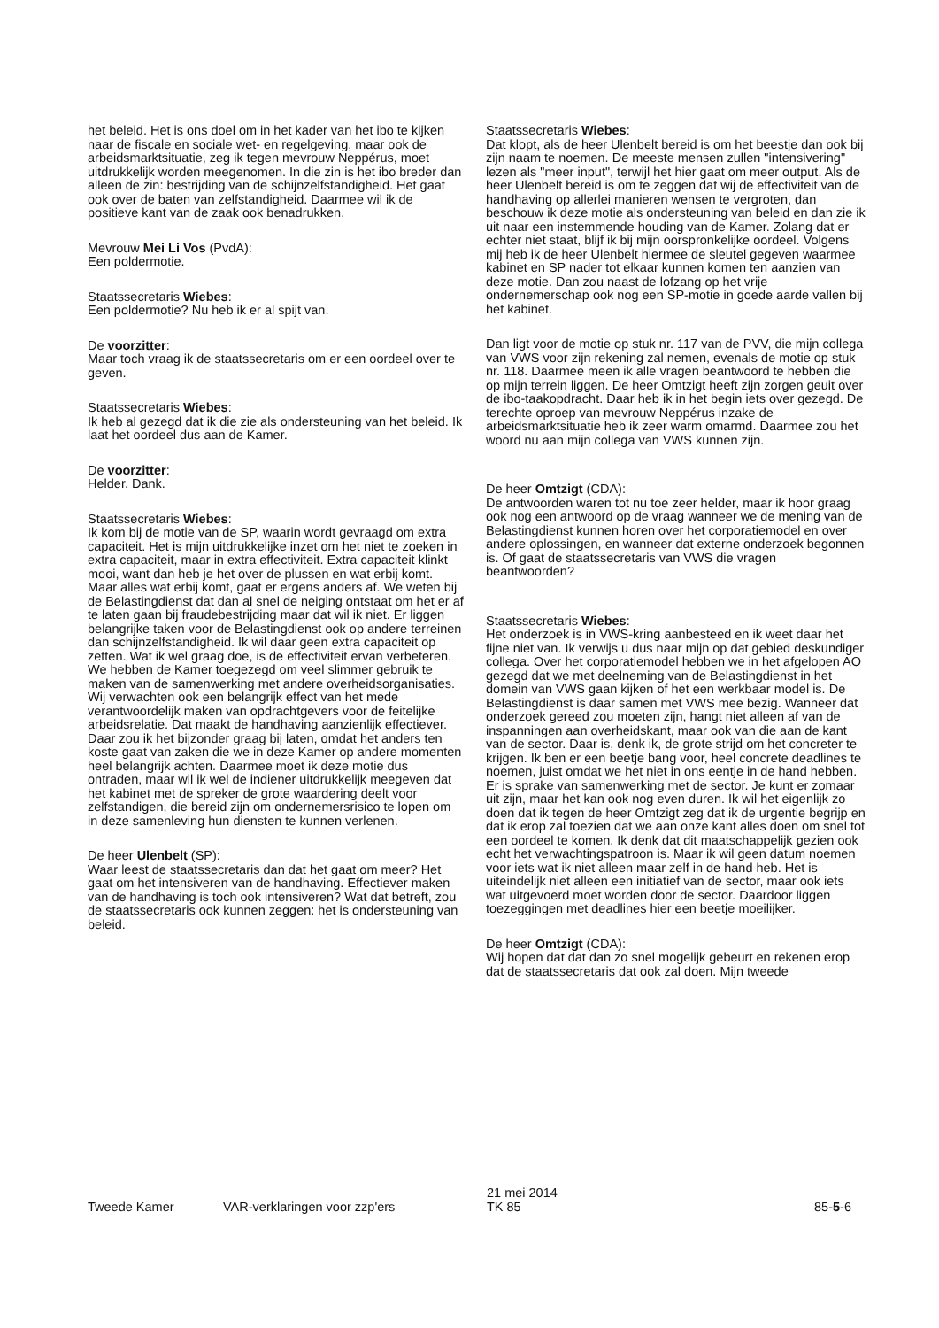het beleid. Het is ons doel om in het kader van het ibo te kijken naar de fiscale en sociale wet- en regelgeving, maar ook de arbeidsmarktsituatie, zeg ik tegen mevrouw Neppérus, moet uitdrukkelijk worden meegenomen. In die zin is het ibo breder dan alleen de zin: bestrijding van de schijnzelfstandigheid. Het gaat ook over de baten van zelfstandigheid. Daarmee wil ik de positieve kant van de zaak ook benadrukken.
Mevrouw Mei Li Vos (PvdA):
Een poldermotie.
Staatssecretaris Wiebes:
Een poldermotie? Nu heb ik er al spijt van.
De voorzitter:
Maar toch vraag ik de staatssecretaris om er een oordeel over te geven.
Staatssecretaris Wiebes:
Ik heb al gezegd dat ik die zie als ondersteuning van het beleid. Ik laat het oordeel dus aan de Kamer.
De voorzitter:
Helder. Dank.
Staatssecretaris Wiebes:
Ik kom bij de motie van de SP, waarin wordt gevraagd om extra capaciteit. Het is mijn uitdrukkelijke inzet om het niet te zoeken in extra capaciteit, maar in extra effectiviteit. Extra capaciteit klinkt mooi, want dan heb je het over de plussen en wat erbij komt. Maar alles wat erbij komt, gaat er ergens anders af. We weten bij de Belastingdienst dat dan al snel de neiging ontstaat om het er af te laten gaan bij fraudebestrijding maar dat wil ik niet. Er liggen belangrijke taken voor de Belastingdienst ook op andere terreinen dan schijnzelfstandigheid. Ik wil daar geen extra capaciteit op zetten. Wat ik wel graag doe, is de effectiviteit ervan verbeteren. We hebben de Kamer toegezegd om veel slimmer gebruik te maken van de samenwerking met andere overheidsorganisaties. Wij verwachten ook een belangrijk effect van het mede verantwoordelijk maken van opdrachtgevers voor de feitelijke arbeidsrelatie. Dat maakt de handhaving aanzienlijk effectiever. Daar zou ik het bijzonder graag bij laten, omdat het anders ten koste gaat van zaken die we in deze Kamer op andere momenten heel belangrijk achten. Daarmee moet ik deze motie dus ontraden, maar wil ik wel de indiener uitdrukkelijk meegeven dat het kabinet met de spreker de grote waardering deelt voor zelfstandigen, die bereid zijn om ondernemersrisico te lopen om in deze samenleving hun diensten te kunnen verlenen.
De heer Ulenbelt (SP):
Waar leest de staatssecretaris dan dat het gaat om meer? Het gaat om het intensiveren van de handhaving. Effectiever maken van de handhaving is toch ook intensiveren? Wat dat betreft, zou de staatssecretaris ook kunnen zeggen: het is ondersteuning van beleid.
Staatssecretaris Wiebes:
Dat klopt, als de heer Ulenbelt bereid is om het beestje dan ook bij zijn naam te noemen. De meeste mensen zullen "intensivering" lezen als "meer input", terwijl het hier gaat om meer output. Als de heer Ulenbelt bereid is om te zeggen dat wij de effectiviteit van de handhaving op allerlei manieren wensen te vergroten, dan beschouw ik deze motie als ondersteuning van beleid en dan zie ik uit naar een instemmende houding van de Kamer. Zolang dat er echter niet staat, blijf ik bij mijn oorspronkelijke oordeel. Volgens mij heb ik de heer Ulenbelt hiermee de sleutel gegeven waarmee kabinet en SP nader tot elkaar kunnen komen ten aanzien van deze motie. Dan zou naast de lofzang op het vrije ondernemerschap ook nog een SP-motie in goede aarde vallen bij het kabinet.
Dan ligt voor de motie op stuk nr. 117 van de PVV, die mijn collega van VWS voor zijn rekening zal nemen, evenals de motie op stuk nr. 118. Daarmee meen ik alle vragen beantwoord te hebben die op mijn terrein liggen. De heer Omtzigt heeft zijn zorgen geuit over de ibo-taakopdracht. Daar heb ik in het begin iets over gezegd. De terechte oproep van mevrouw Neppérus inzake de arbeidsmarktsituatie heb ik zeer warm omarmd. Daarmee zou het woord nu aan mijn collega van VWS kunnen zijn.
De heer Omtzigt (CDA):
De antwoorden waren tot nu toe zeer helder, maar ik hoor graag ook nog een antwoord op de vraag wanneer we de mening van de Belastingdienst kunnen horen over het corporatiemodel en over andere oplossingen, en wanneer dat externe onderzoek begonnen is. Of gaat de staatssecretaris van VWS die vragen beantwoorden?
Staatssecretaris Wiebes:
Het onderzoek is in VWS-kring aanbesteed en ik weet daar het fijne niet van. Ik verwijs u dus naar mijn op dat gebied deskundiger collega. Over het corporatiemodel hebben we in het afgelopen AO gezegd dat we met deelneming van de Belastingdienst in het domein van VWS gaan kijken of het een werkbaar model is. De Belastingdienst is daar samen met VWS mee bezig. Wanneer dat onderzoek gereed zou moeten zijn, hangt niet alleen af van de inspanningen aan overheidskant, maar ook van die aan de kant van de sector. Daar is, denk ik, de grote strijd om het concreter te krijgen. Ik ben er een beetje bang voor, heel concrete deadlines te noemen, juist omdat we het niet in ons eentje in de hand hebben. Er is sprake van samenwerking met de sector. Je kunt er zomaar uit zijn, maar het kan ook nog even duren. Ik wil het eigenlijk zo doen dat ik tegen de heer Omtzigt zeg dat ik de urgentie begrijp en dat ik erop zal toezien dat we aan onze kant alles doen om snel tot een oordeel te komen. Ik denk dat dit maatschappelijk gezien ook echt het verwachtingspatroon is. Maar ik wil geen datum noemen voor iets wat ik niet alleen maar zelf in de hand heb. Het is uiteindelijk niet alleen een initiatief van de sector, maar ook iets wat uitgevoerd moet worden door de sector. Daardoor liggen toezeggingen met deadlines hier een beetje moeilijker.
De heer Omtzigt (CDA):
Wij hopen dat dat dan zo snel mogelijk gebeurt en rekenen erop dat de staatssecretaris dat ook zal doen. Mijn tweede
Tweede Kamer VAR-verklaringen voor zzp'ers
21 mei 2014
TK 85
85-5-6